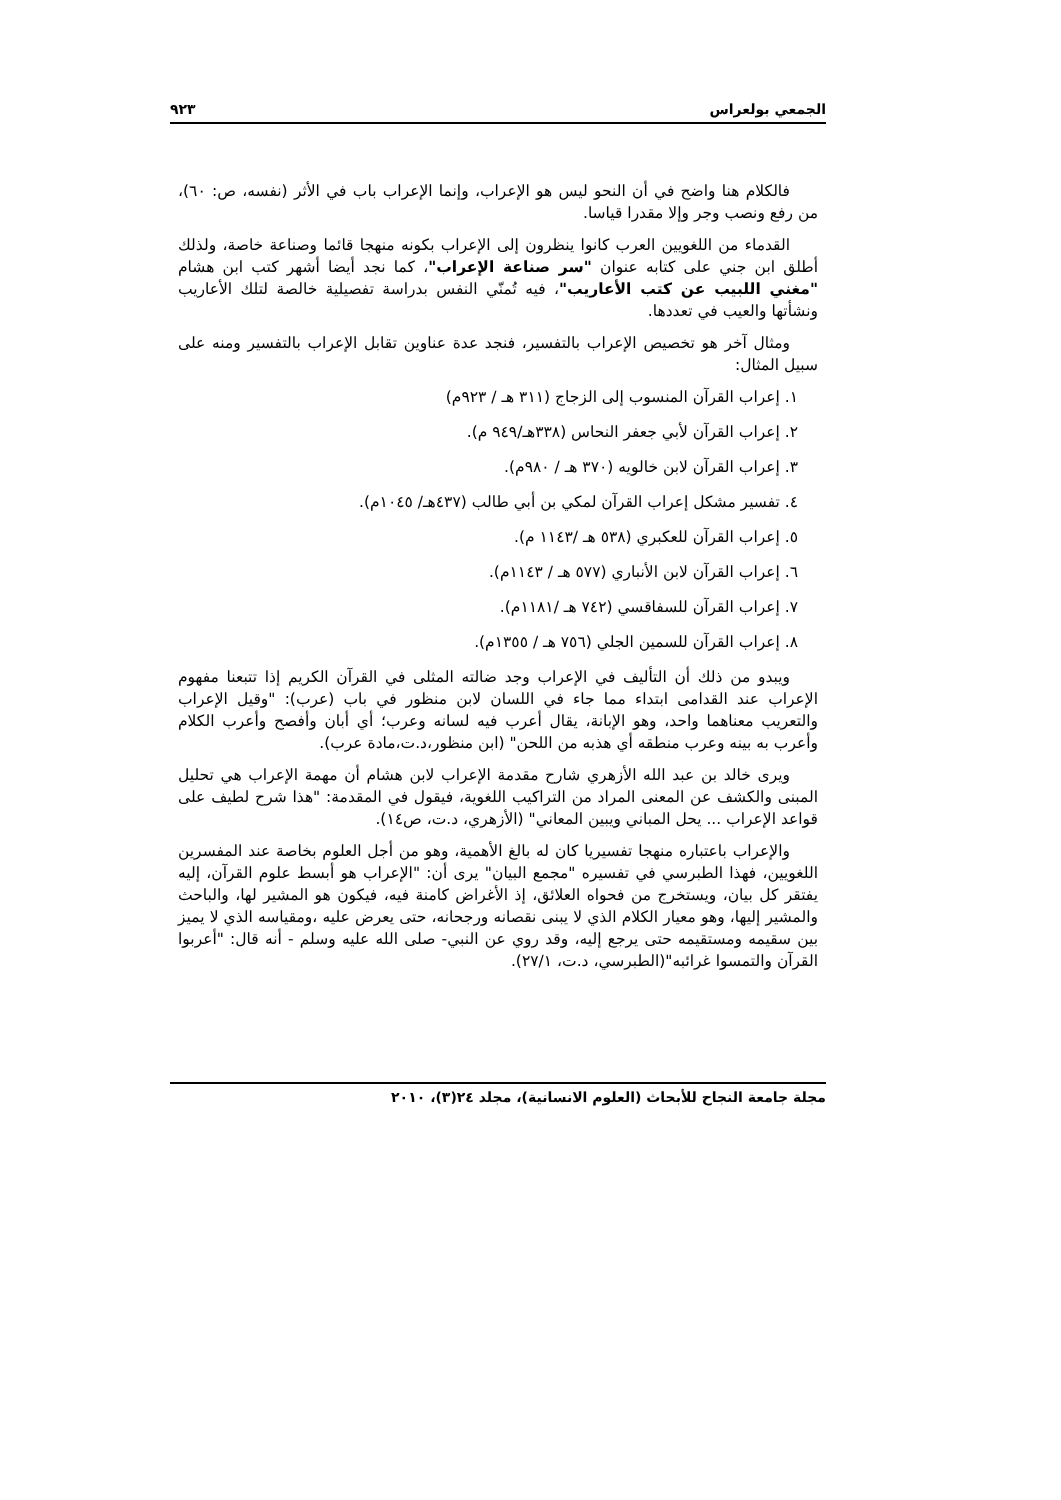الجمعي بولعراس ٩٢٣
فالكلام هنا واضح في أن النحو ليس هو الإعراب، وإنما الإعراب باب في الأثر (نفسه، ص: ٦٠)، من رفع ونصب وجر وإلا مقدرا قياسا.
القدماء من اللغويين العرب كانوا ينظرون إلى الإعراب بكونه منهجا قائما وصناعة خاصة، ولذلك أطلق ابن جني على كتابه عنوان "سر صناعة الإعراب"، كما نجد أيضا أشهر كتب ابن هشام "مغني اللبيب عن كتب الأعاريب"، فيه تُمنّي النفس بدراسة تفصيلية خالصة لتلك الأعاريب ونشأتها والعيب في تعددها.
ومثال آخر هو تخصيص الإعراب بالتفسير، فنجد عدة عناوين تقابل الإعراب بالتفسير ومنه على سبيل المثال:
١. إعراب القرآن المنسوب إلى الزجاج (٣١١ هـ / ٩٢٣م)
٢. إعراب القرآن لأبي جعفر النحاس (٣٣٨هـ/٩٤٩ م).
٣. إعراب القرآن لابن خالويه (٣٧٠ هـ / ٩٨٠م).
٤. تفسير مشكل إعراب القرآن لمكي بن أبي طالب (٤٣٧هـ/ ١٠٤٥م).
٥. إعراب القرآن للعكبري (٥٣٨ هـ /١١٤٣ م).
٦. إعراب القرآن لابن الأنباري (٥٧٧ هـ / ١١٤٣م).
٧. إعراب القرآن للسفاقسي (٧٤٢ هـ /١١٨١م).
٨. إعراب القرآن للسمين الجلي (٧٥٦ هـ / ١٣٥٥م).
ويبدو من ذلك أن التأليف في الإعراب وجد ضالته المثلى في القرآن الكريم إذا تتبعنا مفهوم الإعراب عند القدامى ابتداء مما جاء في اللسان لابن منظور في باب (عرب): "وقيل الإعراب والتعريب معناهما واحد، وهو الإبانة، يقال أعرب فيه لسانه وعرب؛ أي أبان وأفصح وأعرب الكلام وأعرب به بينه وعرب منطقه أي هذبه من اللحن" (ابن منظور،د.ت،مادة عرب).
ويرى خالد بن عبد الله الأزهري شارح مقدمة الإعراب لابن هشام أن مهمة الإعراب هي تحليل المبنى والكشف عن المعنى المراد من التراكيب اللغوية، فيقول في المقدمة: "هذا شرح لطيف على قواعد الإعراب ... يحل المباني ويبين المعاني" (الأزهري، د.ت، ص١٤).
والإعراب باعتباره منهجا تفسيريا كان له بالغ الأهمية، وهو من أجل العلوم بخاصة عند المفسرين اللغويين، فهذا الطبرسي في تفسيره "مجمع البيان" يرى أن: "الإعراب هو أبسط علوم القرآن، إليه يفتقر كل بيان، ويستخرج من فحواه العلائق، إذ الأغراض كامنة فيه، فيكون هو المشير لها، والباحث والمشير إليها، وهو معيار الكلام الذي لا يبنى نقصانه ورجحانه، حتى يعرض عليه ،ومقياسه الذي لا يميز بين سقيمه ومستقيمه حتى يرجع إليه، وقد روي عن النبي- صلى الله عليه وسلم - أنه قال: "أعربوا القرآن والتمسوا غرائبه"(الطبرسي، د.ت، ٢٧/١).
مجلة جامعة النجاح للأبحاث (العلوم الانسانية)، مجلد ٢٤(٣)، ٢٠١٠